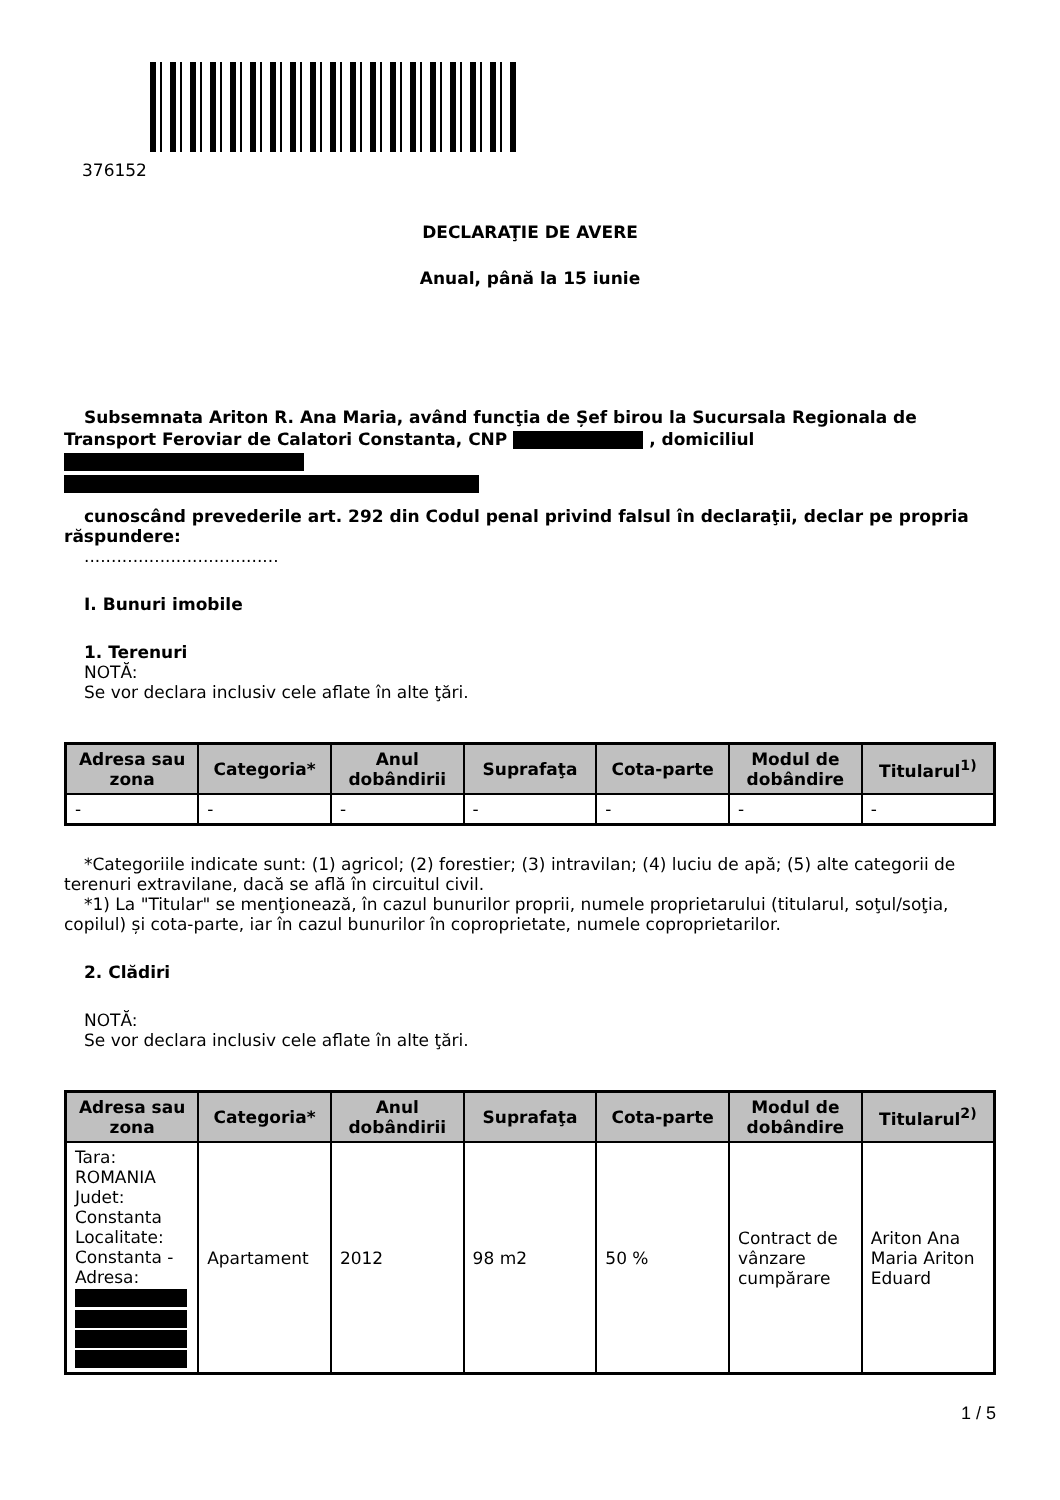376152
DECLARAŢIE DE AVERE
Anual, până la 15 iunie
Subsemnata Ariton R. Ana Maria, având funcţia de Șef birou la Sucursala Regionala de Transport Feroviar de Calatori Constanta, CNP , domiciliul
cunoscând prevederile art. 292 din Codul penal privind falsul în declaraţii, declar pe propria răspundere:
....................................
I. Bunuri imobile
1. Terenuri
NOTĂ:
Se vor declara inclusiv cele aflate în alte ţări.
| Adresa sau zona | Categoria* | Anul dobândirii | Suprafaţa | Cota-parte | Modul de dobândire | Titularul<sup>1)</sup> |
| --- | --- | --- | --- | --- | --- | --- |
| - | - | - | - | - | - | - |
*Categoriile indicate sunt: (1) agricol; (2) forestier; (3) intravilan; (4) luciu de apă; (5) alte categorii de terenuri extravilane, dacă se află în circuitul civil.
*1) La "Titular" se menţionează, în cazul bunurilor proprii, numele proprietarului (titularul, soţul/soţia, copilul) și cota-parte, iar în cazul bunurilor în coproprietate, numele coproprietarilor.
2. Clădiri
NOTĂ:
Se vor declara inclusiv cele aflate în alte ţări.
| Adresa sau zona | Categoria* | Anul dobândirii | Suprafaţa | Cota-parte | Modul de dobândire | Titularul<sup>2)</sup> |
| --- | --- | --- | --- | --- | --- | --- |
| Tara: ROMANIA Judet: Constanta Localitate: Constanta - Adresa: | Apartament | 2012 | 98 m2 | 50 % | Contract de vânzare cumpărare | Ariton Ana Maria Ariton Eduard |
1 / 5